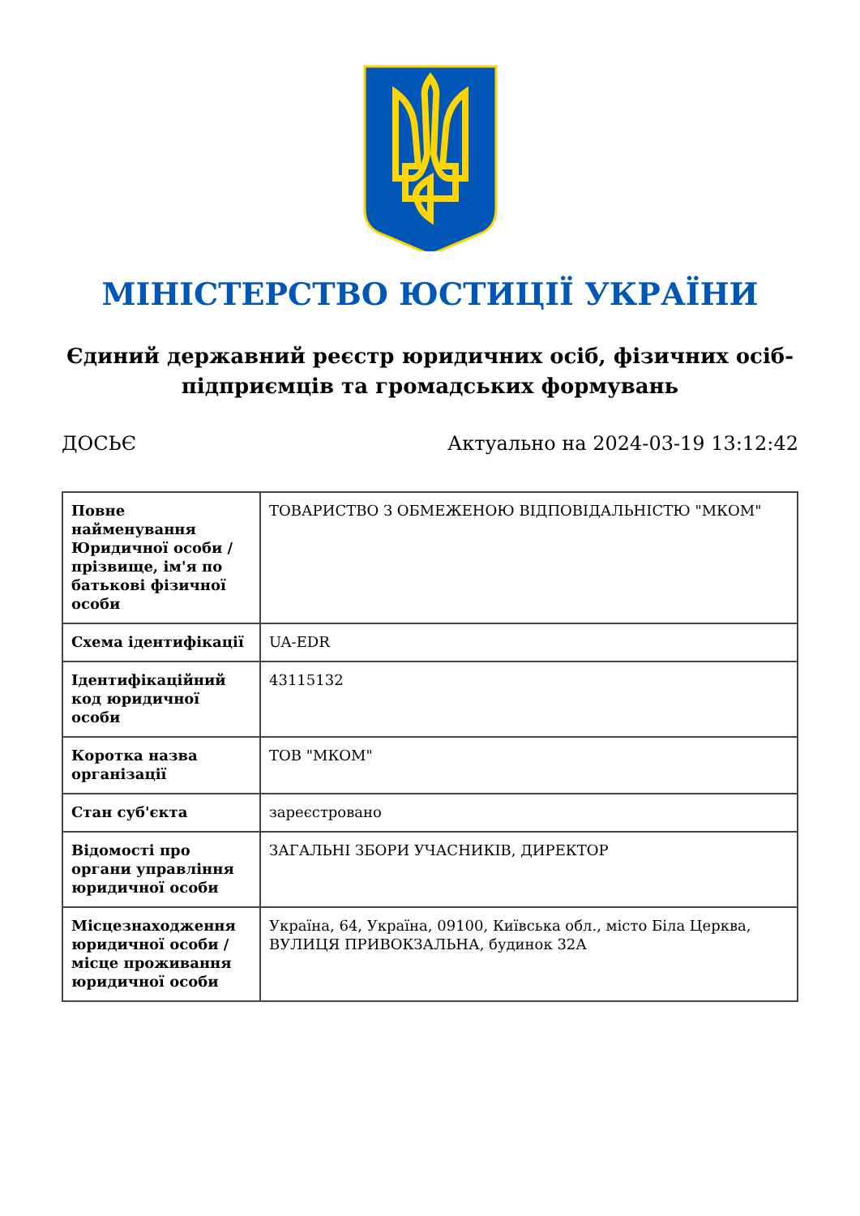МІНІСТЕРСТВО ЮСТИЦІЇ УКРАЇНИ
Єдиний державний реєстр юридичних осіб, фізичних осіб-підприємців та громадських формувань
ДОСЬЄ Актуально на 2024-03-19 13:12:42
| Повне найменування Юридичної особи / прізвище, ім'я по батькові фізичної особи | ТОВАРИСТВО З ОБМЕЖЕНОЮ ВІДПОВІДАЛЬНІСТЮ "МКОМ" |
| Схема ідентифікації | UA-EDR |
| Ідентифікаційний код юридичної особи | 43115132 |
| Коротка назва організації | ТОВ "МКОМ" |
| Стан суб'єкта | зареєстровано |
| Відомості про органи управління юридичної особи | ЗАГАЛЬНІ ЗБОРИ УЧАСНИКІВ, ДИРЕКТОР |
| Місцезнаходження юридичної особи / місце проживання юридичної особи | Україна, 64, Україна, 09100, Київська обл., місто Біла Церква, ВУЛИЦЯ ПРИВОКЗАЛЬНА, будинок 32А |